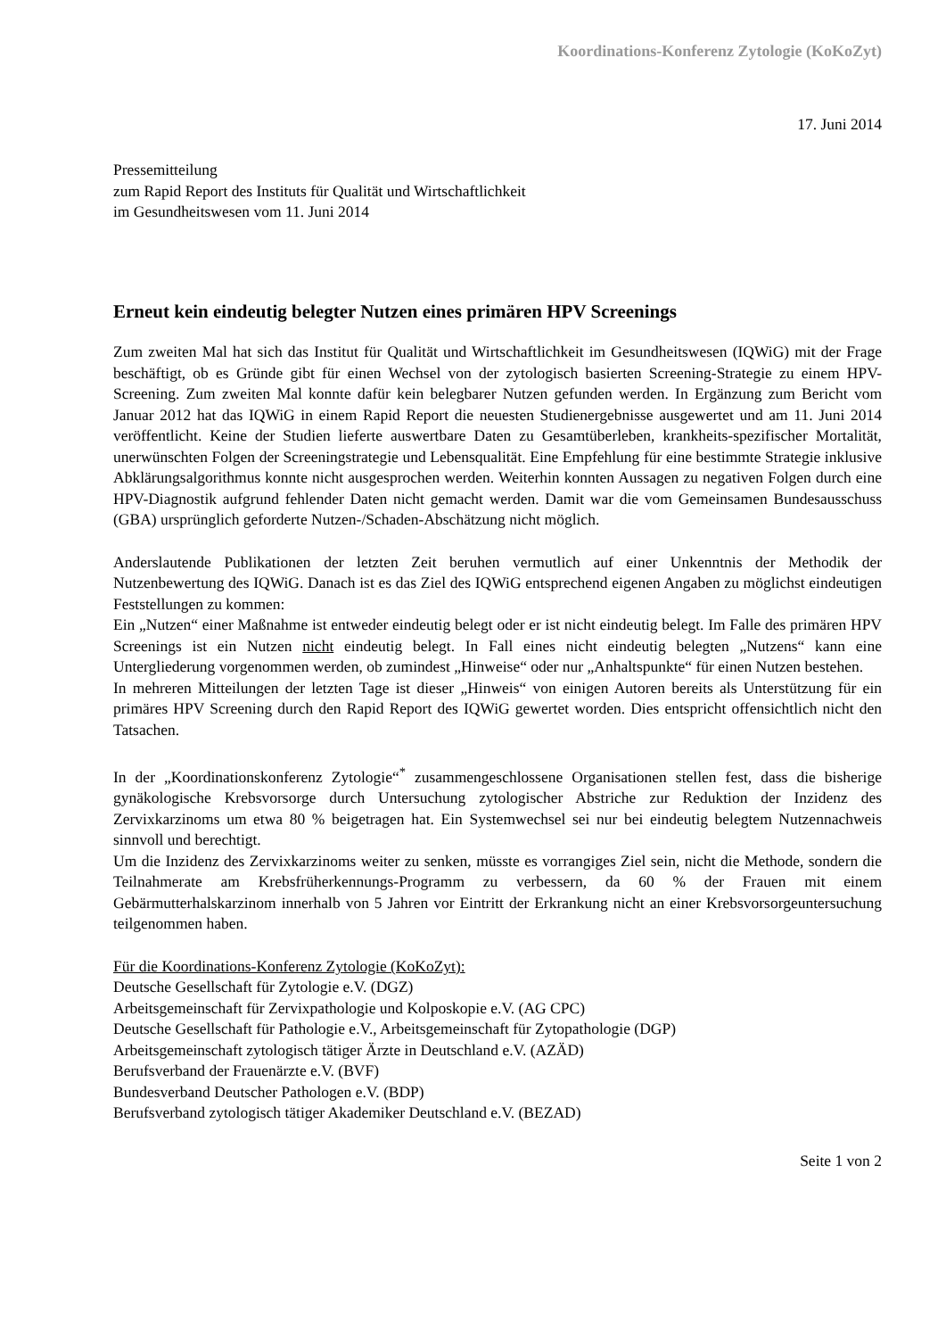Koordinations-Konferenz Zytologie (KoKoZyt)
17. Juni 2014
Pressemitteilung
zum Rapid Report des Instituts für Qualität und Wirtschaftlichkeit
im Gesundheitswesen vom 11. Juni 2014
Erneut kein eindeutig belegter Nutzen eines primären HPV Screenings
Zum zweiten Mal hat sich das Institut für Qualität und Wirtschaftlichkeit im Gesundheitswesen (IQWiG) mit der Frage beschäftigt, ob es Gründe gibt für einen Wechsel von der zytologisch basierten Screening-Strategie zu einem HPV-Screening. Zum zweiten Mal konnte dafür kein belegbarer Nutzen gefunden werden. In Ergänzung zum Bericht vom Januar 2012 hat das IQWiG in einem Rapid Report die neuesten Studienergebnisse ausgewertet und am 11. Juni 2014 veröffentlicht. Keine der Studien lieferte auswertbare Daten zu Gesamtüberleben, krankheits-spezifischer Mortalität, unerwünschten Folgen der Screeningstrategie und Lebensqualität. Eine Empfehlung für eine bestimmte Strategie inklusive Abklärungsalgorithmus konnte nicht ausgesprochen werden. Weiterhin konnten Aussagen zu negativen Folgen durch eine HPV-Diagnostik aufgrund fehlender Daten nicht gemacht werden. Damit war die vom Gemeinsamen Bundesausschuss (GBA) ursprünglich geforderte Nutzen-/Schaden-Abschätzung nicht möglich.
Anderslautende Publikationen der letzten Zeit beruhen vermutlich auf einer Unkenntnis der Methodik der Nutzenbewertung des IQWiG. Danach ist es das Ziel des IQWiG entsprechend eigenen Angaben zu möglichst eindeutigen Feststellungen zu kommen:
Ein „Nutzen“ einer Maßnahme ist entweder eindeutig belegt oder er ist nicht eindeutig belegt. Im Falle des primären HPV Screenings ist ein Nutzen nicht eindeutig belegt. In Fall eines nicht eindeutig belegten „Nutzens“ kann eine Untergliederung vorgenommen werden, ob zumindest „Hinweise“ oder nur „Anhaltspunkte“ für einen Nutzen bestehen.
In mehreren Mitteilungen der letzten Tage ist dieser „Hinweis“ von einigen Autoren bereits als Unterstützung für ein primäres HPV Screening durch den Rapid Report des IQWiG gewertet worden. Dies entspricht offensichtlich nicht den Tatsachen.
In der „Koordinationskonferenz Zytologie“<sup>*</sup> zusammengeschlossene Organisationen stellen fest, dass die bisherige gynäkologische Krebsvorsorge durch Untersuchung zytologischer Abstriche zur Reduktion der Inzidenz des Zervixkarzinoms um etwa 80 % beigetragen hat. Ein Systemwechsel sei nur bei eindeutig belegtem Nutzennachweis sinnvoll und berechtigt.
Um die Inzidenz des Zervixkarzinoms weiter zu senken, müsste es vorrangiges Ziel sein, nicht die Methode, sondern die Teilnahmerate am Krebsfrüherkennungs-Programm zu verbessern, da 60 % der Frauen mit einem Gebärmutterhalskarzinom innerhalb von 5 Jahren vor Eintritt der Erkrankung nicht an einer Krebsvorsorgeuntersuchung teilgenommen haben.
Für die Koordinations-Konferenz Zytologie (KoKoZyt):
Deutsche Gesellschaft für Zytologie e.V. (DGZ)
Arbeitsgemeinschaft für Zervixpathologie und Kolposkopie e.V. (AG CPC)
Deutsche Gesellschaft für Pathologie e.V., Arbeitsgemeinschaft für Zytopathologie (DGP)
Arbeitsgemeinschaft zytologisch tätiger Ärzte in Deutschland e.V. (AZÄD)
Berufsverband der Frauenärzte e.V. (BVF)
Bundesverband Deutscher Pathologen e.V. (BDP)
Berufsverband zytologisch tätiger Akademiker Deutschland e.V. (BEZAD)
Seite 1 von 2